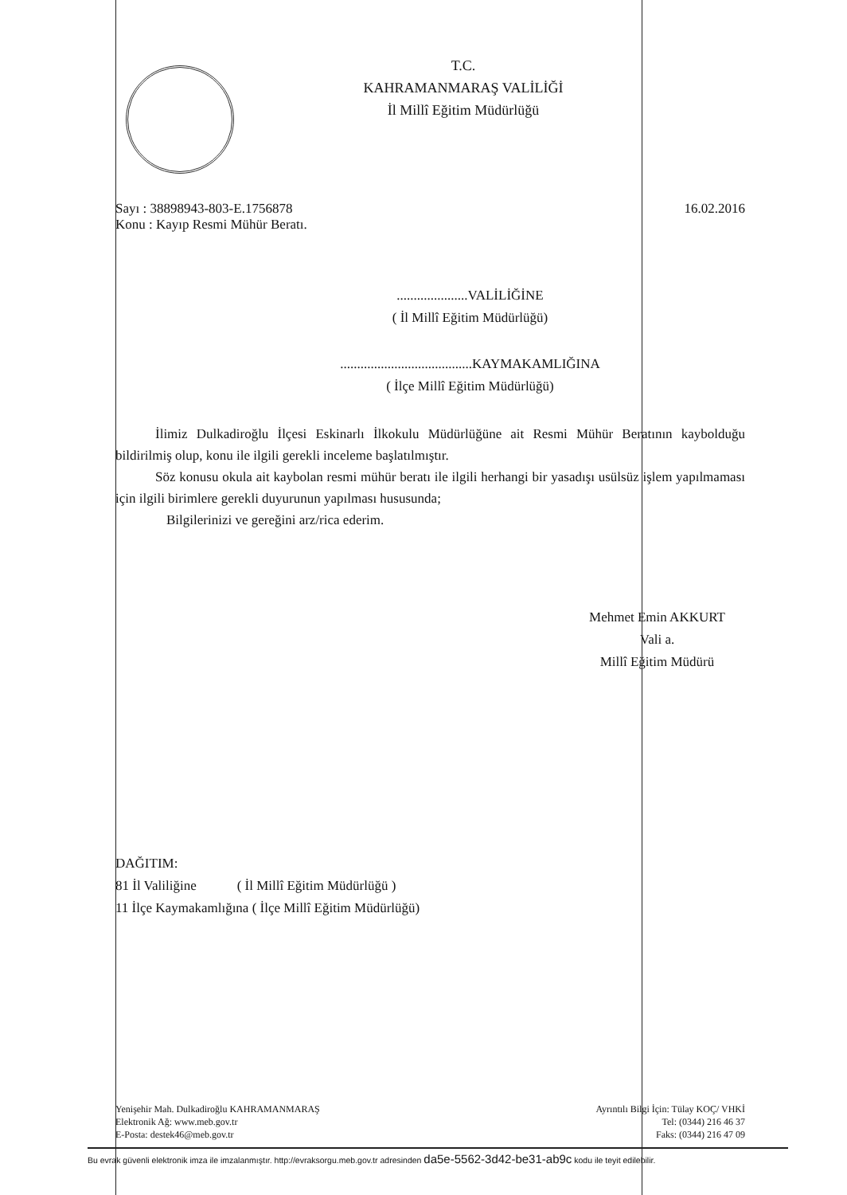T.C.
KAHRAMANMARAŞ VALİLİĞİ
İl Millî Eğitim Müdürlüğü
Sayı : 38898943-803-E.1756878 16.02.2016
Konu : Kayıp Resmi Mühür Beratı.
.....................VALİLİĞİNE
( İl Millî Eğitim Müdürlüğü)
.......................................KAYMAKAMLIĞINA
( İlçe Millî Eğitim Müdürlüğü)
İlimiz Dulkadiroğlu İlçesi Eskinarlı İlkokulu Müdürlüğüne ait Resmi Mühür Beratının kaybolduğu bildirilmiş olup, konu ile ilgili gerekli inceleme başlatılmıştır.
Söz konusu okula ait kaybolan resmi mühür beratı ile ilgili herhangi bir yasadışı usülsüz işlem yapılmaması için ilgili birimlere gerekli duyurunun yapılması hususunda;
Bilgilerinizi ve gereğini arz/rica ederim.
Mehmet Emin AKKURT
Vali a.
Millî Eğitim Müdürü
DAĞITIM:
81 İl Valiliğine ( İl Millî Eğitim Müdürlüğü )
11 İlçe Kaymakamlığına ( İlçe Millî Eğitim Müdürlüğü)
Yenişehir Mah. Dulkadiroğlu KAHRAMANMARAŞ
Elektronik Ağ: www.meb.gov.tr
E-Posta: destek46@meb.gov.tr
Ayrıntılı Bilgi İçin: Tülay KOÇ/ VHKİ
Tel: (0344) 216 46 37
Faks: (0344) 216 47 09
Bu evrak güvenli elektronik imza ile imzalanmıştır. http://evraksorgu.meb.gov.tr adresinden da5e-5562-3d42-be31-ab9c kodu ile teyit edilebilir.